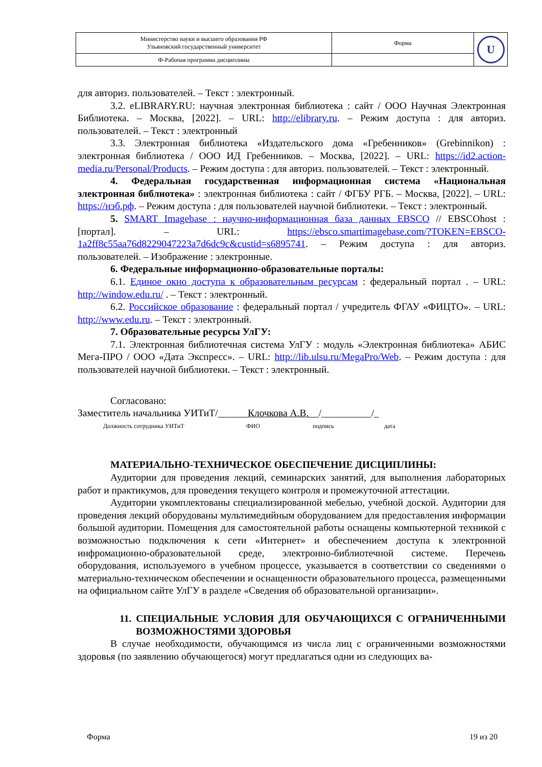| Министерство науки и высшего образования РФ Ульяновский государственный университет | Форма | U |
| Ф-Рабочая программа дисциплины | | |
для авториз. пользователей. – Текст : электронный.
3.2. eLIBRARY.RU: научная электронная библиотека : сайт / ООО Научная Электронная Библиотека. – Москва, [2022]. – URL: http://elibrary.ru. – Режим доступа : для авториз. пользователей. – Текст : электронный
3.3. Электронная библиотека «Издательского дома «Гребенников» (Grebinnikon) : электронная библиотека / ООО ИД Гребенников. – Москва, [2022]. – URL: https://id2.action-media.ru/Personal/Products. – Режим доступа : для авториз. пользователей. – Текст : электронный.
4. Федеральная государственная информационная система «Национальная электронная библиотека» : электронная библиотека : сайт / ФГБУ РГБ. – Москва, [2022]. – URL: https://нэб.рф. – Режим доступа : для пользователей научной библиотеки. – Текст : электронный.
5. SMART Imagebase : научно-информационная база данных EBSCO // EBSCOhost : [портал]. – URL: https://ebsco.smartimagebase.com/?TOKEN=EBSCO-1a2ff8c55aa76d8229047223a7d6dc9c&custid=s6895741. – Режим доступа : для авториз. пользователей. – Изображение : электронные.
6. Федеральные информационно-образовательные порталы:
6.1. Единое окно доступа к образовательным ресурсам : федеральный портал . – URL: http://window.edu.ru/ . – Текст : электронный.
6.2. Российское образование : федеральный портал / учредитель ФГАУ «ФИЦТО». – URL: http://www.edu.ru. – Текст : электронный.
7. Образовательные ресурсы УлГУ:
7.1. Электронная библиотечная система УлГУ : модуль «Электронная библиотека» АБИС Мега-ПРО / ООО «Дата Экспресс». – URL: http://lib.ulsu.ru/MegaPro/Web. – Режим доступа : для пользователей научной библиотеки. – Текст : электронный.
Согласовано:
Заместитель начальника УИТиТ/______Клочкова А.В.__/__________/_
Должность сотрудника УИТиТ ФИО подпись дата
МАТЕРИАЛЬНО-ТЕХНИЧЕСКОЕ ОБЕСПЕЧЕНИЕ ДИСЦИПЛИНЫ:
Аудитории для проведения лекций, семинарских занятий, для выполнения лабораторных работ и практикумов, для проведения текущего контроля и промежуточной аттестации.
Аудитории укомплектованы специализированной мебелью, учебной доской. Аудитории для проведения лекций оборудованы мультимедийным оборудованием для предоставления информации большой аудитории. Помещения для самостоятельной работы оснащены компьютерной техникой с возможностью подключения к сети «Интернет» и обеспечением доступа к электронной инфромационно-образовательной среде, электронно-библиотечной системе. Перечень оборудования, используемого в учебном процессе, указывается в соответствии со сведениями о материально-техническом обеспечении и оснащенности образовательного процесса, размещенными на официальном сайте УлГУ в разделе «Сведения об образовательной организации».
11. СПЕЦИАЛЬНЫЕ УСЛОВИЯ ДЛЯ ОБУЧАЮЩИХСЯ С ОГРАНИЧЕННЫМИ ВОЗМОЖНОСТЯМИ ЗДОРОВЬЯ
В случае необходимости, обучающимся из числа лиц с ограниченными возможностями здоровья (по заявлению обучающегося) могут предлагаться одни из следующих ва-
Форма 19 из 20